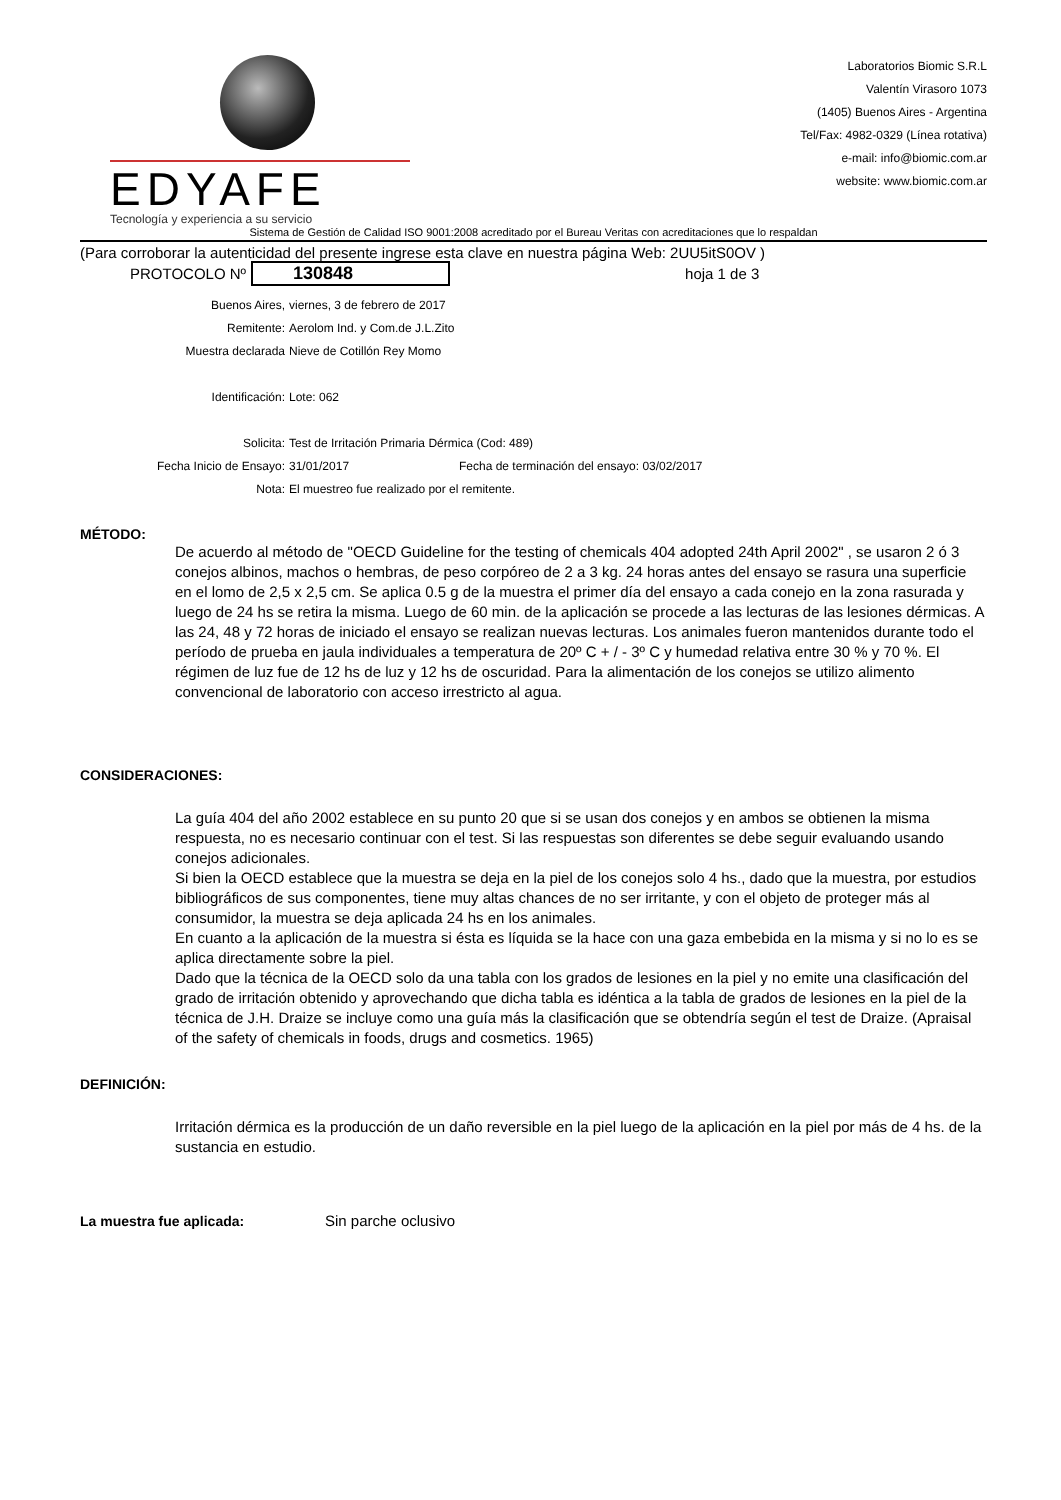EDYAFE
Tecnología y experiencia a su servicio
Laboratorios Biomic S.R.L
Valentín Virasoro 1073
(1405) Buenos Aires - Argentina
Tel/Fax: 4982-0329 (Línea rotativa)
e-mail: info@biomic.com.ar
website: www.biomic.com.ar
Sistema de Gestión de Calidad ISO 9001:2008 acreditado por el Bureau Veritas con acreditaciones que lo respaldan
(Para corroborar la autenticidad del presente ingrese esta clave en nuestra página Web: 2UU5itS0OV )
PROTOCOLO Nº 130848 hoja 1 de 3
Buenos Aires, viernes, 3 de febrero de 2017
Remitente: Aerolom Ind. y Com.de J.L.Zito
Muestra declarada Nieve de Cotillón Rey Momo
Identificación: Lote: 062
Solicita: Test de Irritación Primaria Dérmica (Cod: 489)
Fecha Inicio de Ensayo: 31/01/2017 Fecha de terminación del ensayo: 03/02/2017
Nota: El muestreo fue realizado por el remitente.
MÉTODO:
De acuerdo al método de "OECD Guideline for the testing of chemicals 404 adopted 24th April 2002" , se usaron 2 ó 3 conejos albinos, machos o hembras, de peso corpóreo de 2 a 3 kg. 24 horas antes del ensayo se rasura una superficie en el lomo de 2,5 x 2,5 cm. Se aplica 0.5 g de la muestra el primer día del ensayo a cada conejo en la zona rasurada y luego de 24 hs se retira la misma. Luego de 60 min. de la aplicación se procede a las lecturas de las lesiones dérmicas. A las 24, 48 y 72 horas de iniciado el ensayo se realizan nuevas lecturas. Los animales fueron mantenidos durante todo el período de prueba en jaula individuales a temperatura de 20º C + / - 3º C y humedad relativa entre 30 % y 70 %. El régimen de luz fue de 12 hs de luz y 12 hs de oscuridad. Para la alimentación de los conejos se utilizo alimento convencional de laboratorio con acceso irrestricto al agua.
CONSIDERACIONES:
La guía 404 del año 2002 establece en su punto 20 que si se usan dos conejos y en ambos se obtienen la misma respuesta, no es necesario continuar con el test. Si las respuestas son diferentes se debe seguir evaluando usando conejos adicionales.
Si bien la OECD establece que la muestra se deja en la piel de los conejos solo 4 hs., dado que la muestra, por estudios bibliográficos de sus componentes, tiene muy altas chances de no ser irritante, y con el objeto de proteger más al consumidor, la muestra se deja aplicada 24 hs en los animales.
En cuanto a la aplicación de la muestra si ésta es líquida se la hace con una gaza embebida en la misma y si no lo es se aplica directamente sobre la piel.
Dado que la técnica de la OECD solo da una tabla con los grados de lesiones en la piel y no emite una clasificación del grado de irritación obtenido y aprovechando que dicha tabla es idéntica a la tabla de grados de lesiones en la piel de la técnica de J.H. Draize se incluye como una guía más la clasificación que se obtendría según el test de Draize. (Apraisal of the safety of chemicals in foods, drugs and cosmetics. 1965)
DEFINICIÓN:
Irritación dérmica es la producción de un daño reversible en la piel luego de la aplicación en la piel por más de 4 hs. de la sustancia en estudio.
La muestra fue aplicada: Sin parche oclusivo